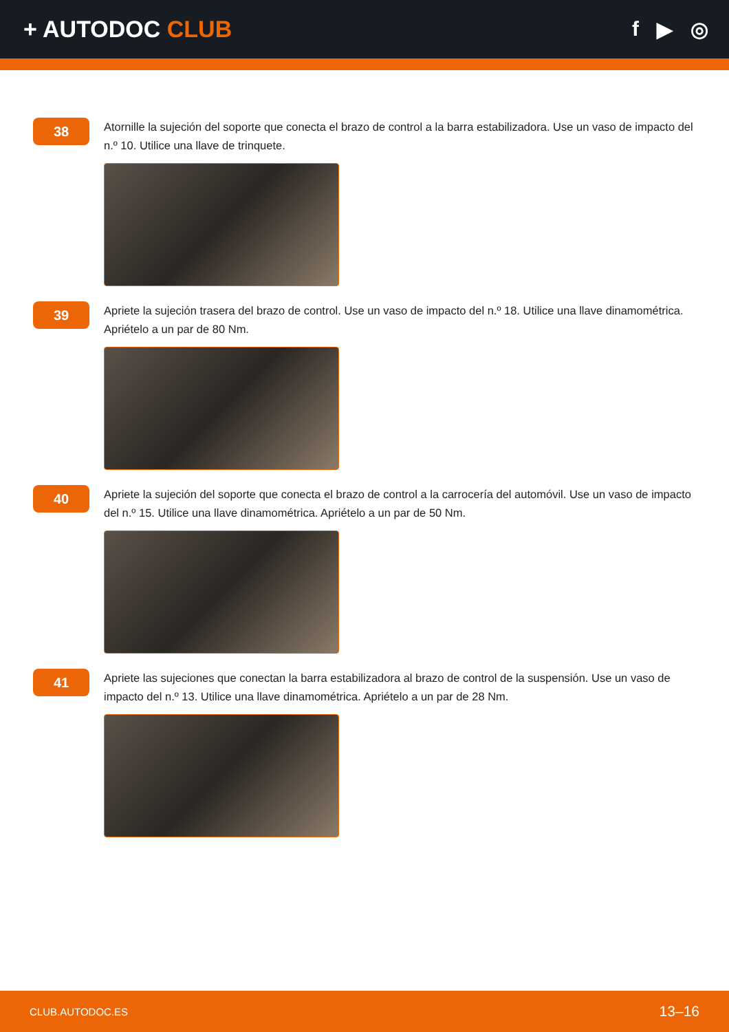+ AUTODOC CLUB f ▶ ◎
38
Atornille la sujeción del soporte que conecta el brazo de control a la barra estabilizadora. Use un vaso de impacto del n.º 10. Utilice una llave de trinquete.
39
Apriete la sujeción trasera del brazo de control. Use un vaso de impacto del n.º 18. Utilice una llave dinamométrica. Apriételo a un par de 80 Nm.
40
Apriete la sujeción del soporte que conecta el brazo de control a la carrocería del automóvil. Use un vaso de impacto del n.º 15. Utilice una llave dinamométrica. Apriételo a un par de 50 Nm.
41
Apriete las sujeciones que conectan la barra estabilizadora al brazo de control de la suspensión. Use un vaso de impacto del n.º 13. Utilice una llave dinamométrica. Apriételo a un par de 28 Nm.
CLUB.AUTODOC.ES 13–16